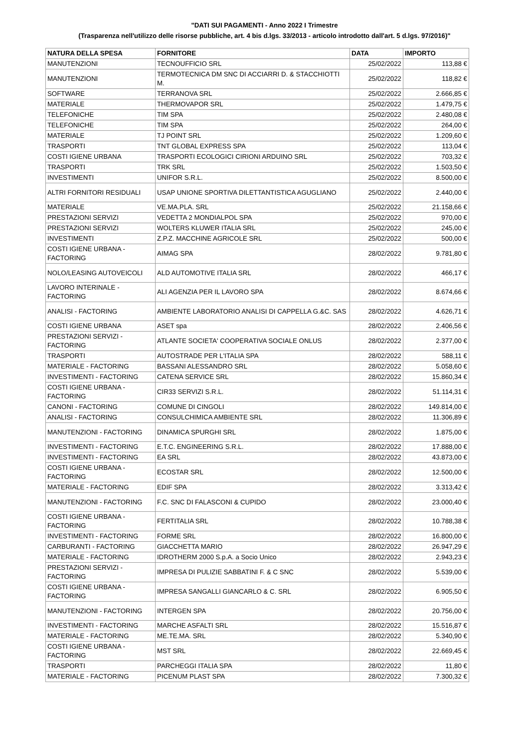"DATI SUI PAGAMENTI - Anno 2022 I Trimestre
(Trasparenza nell'utilizzo delle risorse pubbliche, art. 4 bis d.lgs. 33/2013 - articolo introdotto dall'art. 5 d.lgs. 97/2016)"
| NATURA DELLA SPESA | FORNITORE | DATA | IMPORTO |
| --- | --- | --- | --- |
| MANUTENZIONI | TECNOUFFICIO SRL | 25/02/2022 | 113,88 € |
| MANUTENZIONI | TERMOTECNICA DM SNC DI ACCIARRI D. & STACCHIOTTI M. | 25/02/2022 | 118,82 € |
| SOFTWARE | TERRANOVA SRL | 25/02/2022 | 2.666,85 € |
| MATERIALE | THERMOVAPOR SRL | 25/02/2022 | 1.479,75 € |
| TELEFONICHE | TIM SPA | 25/02/2022 | 2.480,08 € |
| TELEFONICHE | TIM SPA | 25/02/2022 | 264,00 € |
| MATERIALE | TJ POINT SRL | 25/02/2022 | 1.209,60 € |
| TRASPORTI | TNT GLOBAL EXPRESS SPA | 25/02/2022 | 113,04 € |
| COSTI IGIENE URBANA | TRASPORTI ECOLOGICI CIRIONI ARDUINO SRL | 25/02/2022 | 703,32 € |
| TRASPORTI | TRK SRL | 25/02/2022 | 1.503,50 € |
| INVESTIMENTI | UNIFOR S.R.L. | 25/02/2022 | 8.500,00 € |
| ALTRI FORNITORI RESIDUALI | USAP UNIONE SPORTIVA DILETTANTISTICA AGUGLIANO | 25/02/2022 | 2.440,00 € |
| MATERIALE | VE.MA.PLA. SRL | 25/02/2022 | 21.158,66 € |
| PRESTAZIONI SERVIZI | VEDETTA 2 MONDIALPOL SPA | 25/02/2022 | 970,00 € |
| PRESTAZIONI SERVIZI | WOLTERS KLUWER ITALIA SRL | 25/02/2022 | 245,00 € |
| INVESTIMENTI | Z.P.Z. MACCHINE AGRICOLE SRL | 25/02/2022 | 500,00 € |
| COSTI IGIENE URBANA - FACTORING | AIMAG SPA | 28/02/2022 | 9.781,80 € |
| NOLO/LEASING AUTOVEICOLI | ALD AUTOMOTIVE ITALIA SRL | 28/02/2022 | 466,17 € |
| LAVORO INTERINALE - FACTORING | ALI AGENZIA PER IL LAVORO SPA | 28/02/2022 | 8.674,66 € |
| ANALISI - FACTORING | AMBIENTE LABORATORIO ANALISI DI CAPPELLA G.&C. SAS | 28/02/2022 | 4.626,71 € |
| COSTI IGIENE URBANA | ASET spa | 28/02/2022 | 2.406,56 € |
| PRESTAZIONI SERVIZI - FACTORING | ATLANTE SOCIETA' COOPERATIVA SOCIALE ONLUS | 28/02/2022 | 2.377,00 € |
| TRASPORTI | AUTOSTRADE PER L'ITALIA SPA | 28/02/2022 | 588,11 € |
| MATERIALE - FACTORING | BASSANI ALESSANDRO SRL | 28/02/2022 | 5.058,60 € |
| INVESTIMENTI - FACTORING | CATENA SERVICE SRL | 28/02/2022 | 15.860,34 € |
| COSTI IGIENE URBANA - FACTORING | CIR33 SERVIZI S.R.L. | 28/02/2022 | 51.114,31 € |
| CANONI - FACTORING | COMUNE DI CINGOLI | 28/02/2022 | 149.814,00 € |
| ANALISI - FACTORING | CONSULCHIMICA AMBIENTE SRL | 28/02/2022 | 11.306,89 € |
| MANUTENZIONI - FACTORING | DINAMICA SPURGHI SRL | 28/02/2022 | 1.875,00 € |
| INVESTIMENTI - FACTORING | E.T.C. ENGINEERING S.R.L. | 28/02/2022 | 17.888,00 € |
| INVESTIMENTI - FACTORING | EA SRL | 28/02/2022 | 43.873,00 € |
| COSTI IGIENE URBANA - FACTORING | ECOSTAR SRL | 28/02/2022 | 12.500,00 € |
| MATERIALE - FACTORING | EDIF SPA | 28/02/2022 | 3.313,42 € |
| MANUTENZIONI - FACTORING | F.C. SNC DI FALASCONI & CUPIDO | 28/02/2022 | 23.000,40 € |
| COSTI IGIENE URBANA - FACTORING | FERTITALIA SRL | 28/02/2022 | 10.788,38 € |
| INVESTIMENTI - FACTORING | FORME SRL | 28/02/2022 | 16.800,00 € |
| CARBURANTI - FACTORING | GIACCHETTA MARIO | 28/02/2022 | 26.947,29 € |
| MATERIALE - FACTORING | IDROTHERM 2000 S.p.A. a Socio Unico | 28/02/2022 | 2.943,23 € |
| PRESTAZIONI SERVIZI - FACTORING | IMPRESA DI PULIZIE SABBATINI F. & C SNC | 28/02/2022 | 5.539,00 € |
| COSTI IGIENE URBANA - FACTORING | IMPRESA SANGALLI GIANCARLO & C. SRL | 28/02/2022 | 6.905,50 € |
| MANUTENZIONI - FACTORING | INTERGEN SPA | 28/02/2022 | 20.756,00 € |
| INVESTIMENTI - FACTORING | MARCHE ASFALTI SRL | 28/02/2022 | 15.516,87 € |
| MATERIALE - FACTORING | ME.TE.MA. SRL | 28/02/2022 | 5.340,90 € |
| COSTI IGIENE URBANA - FACTORING | MST SRL | 28/02/2022 | 22.669,45 € |
| TRASPORTI | PARCHEGGI ITALIA SPA | 28/02/2022 | 11,80 € |
| MATERIALE - FACTORING | PICENUM PLAST SPA | 28/02/2022 | 7.300,32 € |